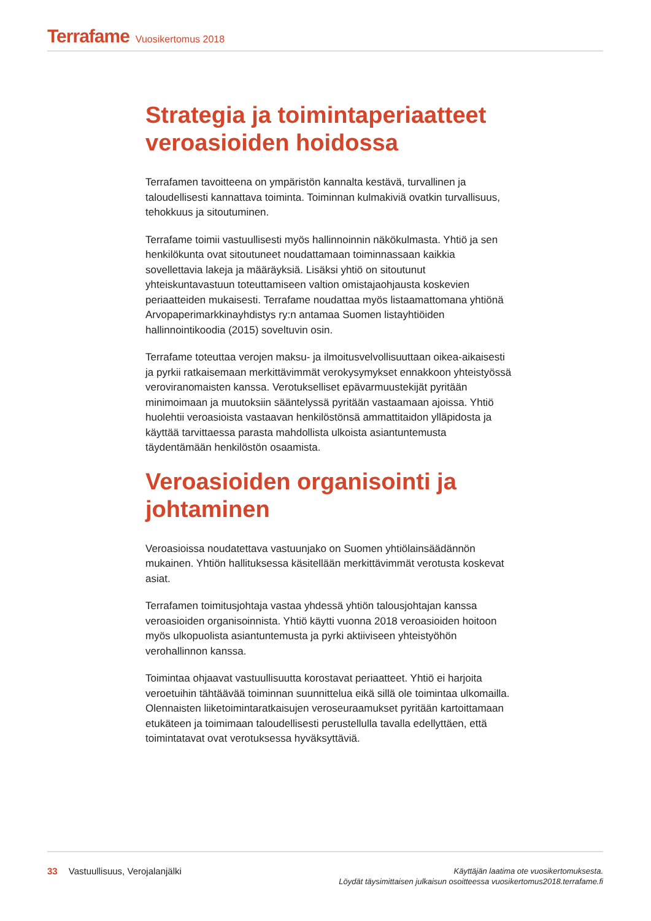Terrafame Vuosikertomus 2018
Strategia ja toimintaperiaatteet veroasioiden hoidossa
Terrafamen tavoitteena on ympäristön kannalta kestävä, turvallinen ja taloudellisesti kannattava toiminta. Toiminnan kulmakiviä ovatkin turvallisuus, tehokkuus ja sitoutuminen.
Terrafame toimii vastuullisesti myös hallinnoinnin näkökulmasta. Yhtiö ja sen henkilökunta ovat sitoutuneet noudattamaan toiminnassaan kaikkia sovellettavia lakeja ja määräyksiä. Lisäksi yhtiö on sitoutunut yhteiskuntavastuun toteuttamiseen valtion omistajaohjausta koskevien periaatteiden mukaisesti. Terrafame noudattaa myös listaamattomana yhtiönä Arvopaperimarkkinayhdistys ry:n antamaa Suomen listayhtiöiden hallinnointikoodia (2015) soveltuvin osin.
Terrafame toteuttaa verojen maksu- ja ilmoitusvelvollisuuttaan oikea-aikaisesti ja pyrkii ratkaisemaan merkittävimmät verokysymykset ennakkoon yhteistyössä veroviranomaisten kanssa. Verotukselliset epävarmuustekijät pyritään minimoimaan ja muutoksiin sääntelyssä pyritään vastaamaan ajoissa. Yhtiö huolehtii veroasioista vastaavan henkilöstönsä ammattitaidon ylläpidosta ja käyttää tarvittaessa parasta mahdollista ulkoista asiantuntemusta täydentämään henkilöstön osaamista.
Veroasioiden organisointi ja johtaminen
Veroasioissa noudatettava vastuunjako on Suomen yhtiölainsäädännön mukainen. Yhtiön hallituksessa käsitellään merkittävimmät verotusta koskevat asiat.
Terrafamen toimitusjohtaja vastaa yhdessä yhtiön talousjohtajan kanssa veroasioiden organisoinnista. Yhtiö käytti vuonna 2018 veroasioiden hoitoon myös ulkopuolista asiantuntemusta ja pyrki aktiiviseen yhteistyöhön verohallinnon kanssa.
Toimintaa ohjaavat vastuullisuutta korostavat periaatteet. Yhtiö ei harjoita veroetuihin tähtäävää toiminnan suunnittelua eikä sillä ole toimintaa ulkomailla. Olennaisten liiketoimintaratkaisujen veroseuraamukset pyritään kartoittamaan etukäteen ja toimimaan taloudellisesti perustellulla tavalla edellyttäen, että toimintatavat ovat verotuksessa hyväksyttäviä.
33 Vastuullisuus, Verojalanjälki
Käyttäjän laatima ote vuosikertomuksesta.
Löydät täysimittaisen julkaisun osoitteessa vuosikertomus2018.terrafame.fi